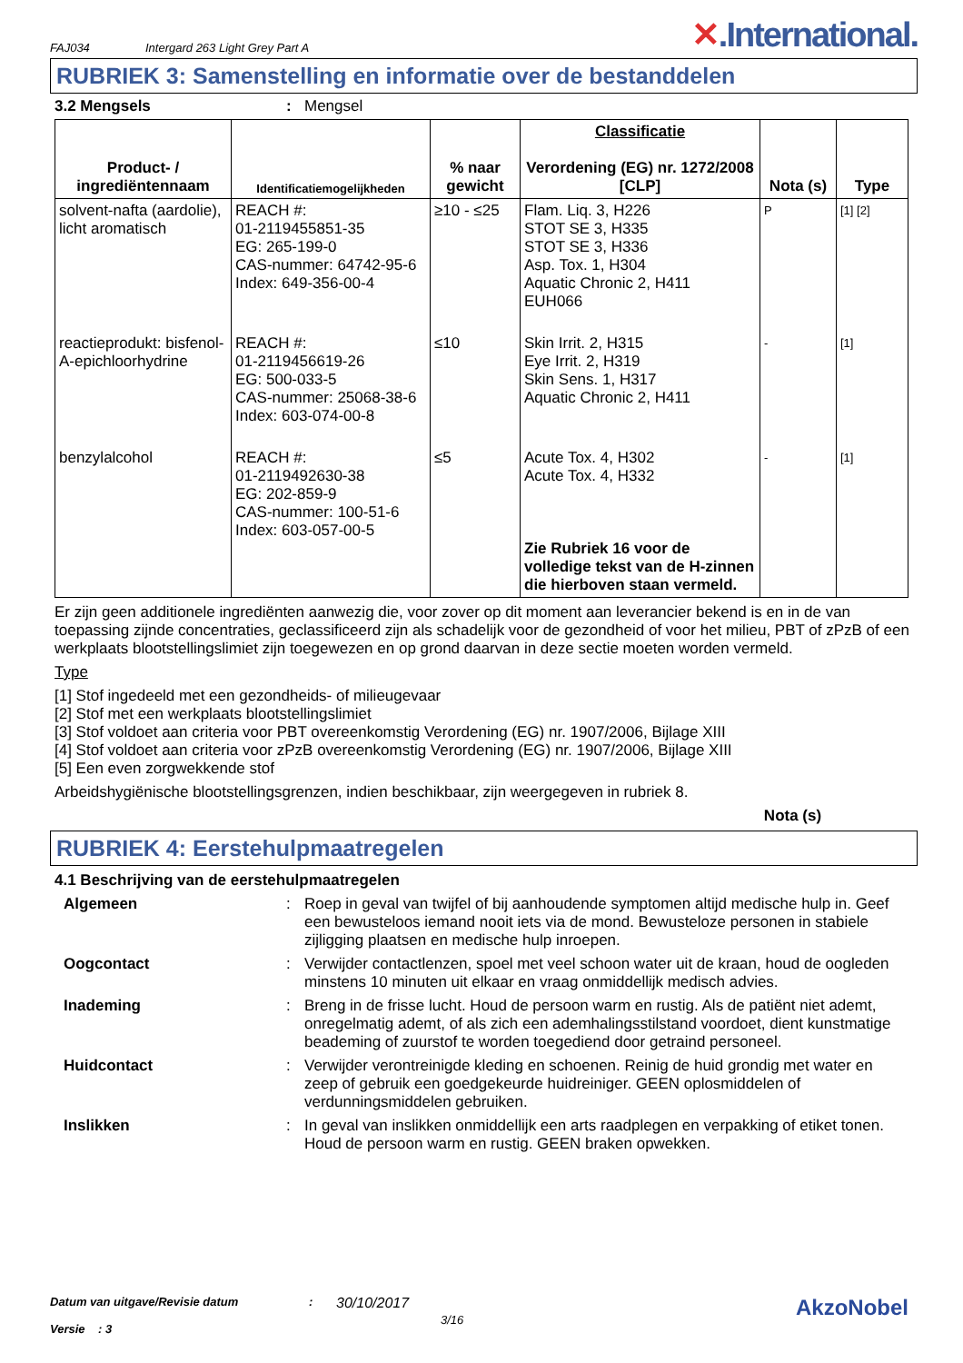FAJ034 Intergard 263 Light Grey Part A ✕.International.
RUBRIEK 3: Samenstelling en informatie over de bestanddelen
3.2 Mengsels: Mengsel
| Product- / ingrediëntennaam | Identificatiemogelijkheden | % naar gewicht | Classificatie Verordening (EG) nr. 1272/2008 [CLP] | Nota (s) | Type |
| --- | --- | --- | --- | --- | --- |
| solvent-nafta (aardolie), licht aromatisch | REACH #: 01-2119455851-35 EG: 265-199-0 CAS-nummer: 64742-95-6 Index: 649-356-00-4 | ≥10 - ≤25 | Flam. Liq. 3, H226 STOT SE 3, H335 STOT SE 3, H336 Asp. Tox. 1, H304 Aquatic Chronic 2, H411 EUH066 | P | [1] [2] |
| reactieprodukt: bisfenol-A-epichloorhydrine | REACH #: 01-2119456619-26 EG: 500-033-5 CAS-nummer: 25068-38-6 Index: 603-074-00-8 | ≤10 | Skin Irrit. 2, H315 Eye Irrit. 2, H319 Skin Sens. 1, H317 Aquatic Chronic 2, H411 | - | [1] |
| benzylalcohol | REACH #: 01-2119492630-38 EG: 202-859-9 CAS-nummer: 100-51-6 Index: 603-057-00-5 | ≤5 | Acute Tox. 4, H302 Acute Tox. 4, H332 Zie Rubriek 16 voor de volledige tekst van de H-zinnen die hierboven staan vermeld. | - | [1] |
Er zijn geen additionele ingrediënten aanwezig die, voor zover op dit moment aan leverancier bekend is en in de van toepassing zijnde concentraties, geclassificeerd zijn als schadelijk voor de gezondheid of voor het milieu, PBT of zPzB of een werkplaats blootstellingslimiet zijn toegewezen en op grond daarvan in deze sectie moeten worden vermeld.
Type
[1] Stof ingedeeld met een gezondheids- of milieugevaar
[2] Stof met een werkplaats blootstellingslimiet
[3] Stof voldoet aan criteria voor PBT overeenkomstig Verordening (EG) nr. 1907/2006, Bijlage XIII
[4] Stof voldoet aan criteria voor zPzB overeenkomstig Verordening (EG) nr. 1907/2006, Bijlage XIII
[5] Een even zorgwekkende stof
Arbeidshygiënische blootstellingsgrenzen, indien beschikbaar, zijn weergegeven in rubriek 8.
Nota (s)
RUBRIEK 4: Eerstehulpmaatregelen
4.1 Beschrijving van de eerstehulpmaatregelen
Algemeen: Roep in geval van twijfel of bij aanhoudende symptomen altijd medische hulp in. Geef een bewusteloos iemand nooit iets via de mond. Bewusteloze personen in stabiele zijligging plaatsen en medische hulp inroepen.
Oogcontact: Verwijder contactlenzen, spoel met veel schoon water uit de kraan, houd de oogleden minstens 10 minuten uit elkaar en vraag onmiddellijk medisch advies.
Inademing: Breng in de frisse lucht. Houd de persoon warm en rustig. Als de patiënt niet ademt, onregelmatig ademt, of als zich een ademhalingsstilstand voordoet, dient kunstmatige beademing of zuurstof te worden toegediend door getraind personeel.
Huidcontact: Verwijder verontreinigde kleding en schoenen. Reinig de huid grondig met water en zeep of gebruik een goedgekeurde huidreiniger. GEEN oplosmiddelen of verdunningsmiddelen gebruiken.
Inslikken: In geval van inslikken onmiddellijk een arts raadplegen en verpakking of etiket tonen. Houd de persoon warm en rustig. GEEN braken opwekken.
Datum van uitgave/Revisie datum
Versie : 3
:
30/10/2017
3/16
AkzoNobel